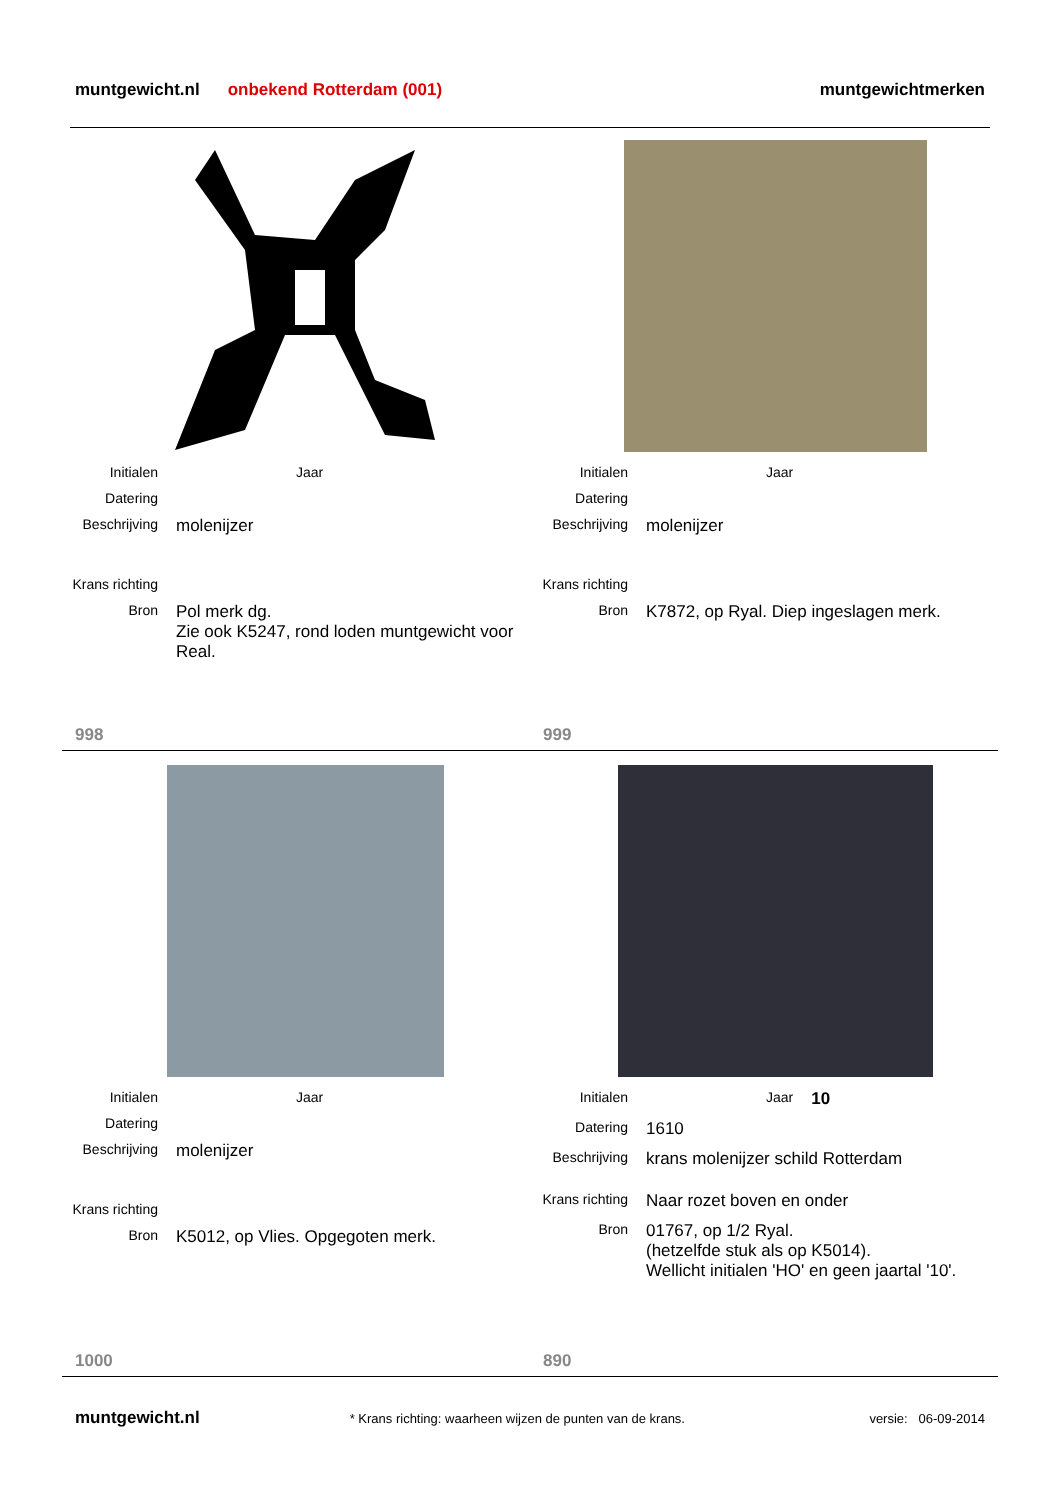muntgewicht.nl onbekend Rotterdam (001) muntgewichtmerken
Initialen Jaar
Datering
Beschrijving molenijzer
Krans richting
Bron Pol merk dg.
Zie ook K5247, rond loden muntgewicht voor Real.
Initialen Jaar
Datering
Beschrijving molenijzer
Krans richting
Bron K7872, op Ryal. Diep ingeslagen merk.
998 999
Initialen Jaar
Datering
Beschrijving molenijzer
Krans richting
Bron K5012, op Vlies. Opgegoten merk.
Initialen Jaar 10
Datering 1610
Beschrijving krans molenijzer schild Rotterdam
Krans richting Naar rozet boven en onder
Bron 01767, op 1/2 Ryal.
(hetzelfde stuk als op K5014).
Wellicht initialen 'HO' en geen jaartal '10'.
1000 890
muntgewicht.nl * Krans richting: waarheen wijzen de punten van de krans. versie: 06-09-2014